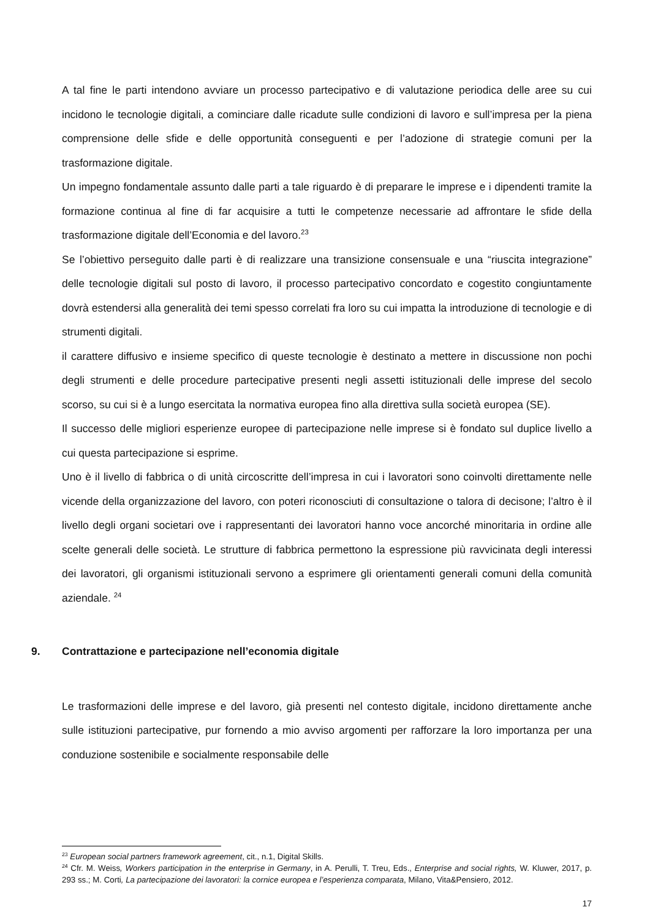A tal fine le parti intendono avviare un processo partecipativo e di valutazione periodica delle aree su cui incidono le tecnologie digitali, a cominciare dalle ricadute sulle condizioni di lavoro e sull’impresa per la piena comprensione delle sfide e delle opportunità conseguenti e per l’adozione di strategie comuni per la trasformazione digitale.
Un impegno fondamentale assunto dalle parti a tale riguardo è di preparare le imprese e i dipendenti tramite la formazione continua al fine di far acquisire a tutti le competenze necessarie ad affrontare le sfide della trasformazione digitale dell’Economia e del lavoro.<sup>23</sup>
Se l’obiettivo perseguito dalle parti è di realizzare una transizione consensuale e una “riuscita integrazione” delle tecnologie digitali sul posto di lavoro, il processo partecipativo concordato e cogestito congiuntamente dovrà estendersi alla generalità dei temi spesso correlati fra loro su cui impatta la introduzione di tecnologie e di strumenti digitali.
il carattere diffusivo e insieme specifico di queste tecnologie è destinato a mettere in discussione non pochi degli strumenti e delle procedure partecipative presenti negli assetti istituzionali delle imprese del secolo scorso, su cui si è a lungo esercitata la normativa europea fino alla direttiva sulla società europea (SE).
Il successo delle migliori esperienze europee di partecipazione nelle imprese si è fondato sul duplice livello a cui questa partecipazione si esprime.
Uno è il livello di fabbrica o di unità circoscritte dell’impresa in cui i lavoratori sono coinvolti direttamente nelle vicende della organizzazione del lavoro, con poteri riconosciuti di consultazione o talora di decisone; l’altro è il livello degli organi societari ove i rappresentanti dei lavoratori hanno voce ancorché minoritaria in ordine alle scelte generali delle società. Le strutture di fabbrica permettono la espressione più ravvicinata degli interessi dei lavoratori, gli organismi istituzionali servono a esprimere gli orientamenti generali comuni della comunità aziendale. <sup>24</sup>
9. Contrattazione e partecipazione nell’economia digitale
Le trasformazioni delle imprese e del lavoro, già presenti nel contesto digitale, incidono direttamente anche sulle istituzioni partecipative, pur fornendo a mio avviso argomenti per rafforzare la loro importanza per una conduzione sostenibile e socialmente responsabile delle
<sup>23</sup> European social partners framework agreement, cit., n.1, Digital Skills.
<sup>24</sup> Cfr. M. Weiss, Workers participation in the enterprise in Germany, in A. Perulli, T. Treu, Eds., Enterprise and social rights, W. Kluwer, 2017, p. 293 ss.; M. Corti, La partecipazione dei lavoratori: la cornice europea e l’esperienza comparata, Milano, Vita&Pensiero, 2012.
17